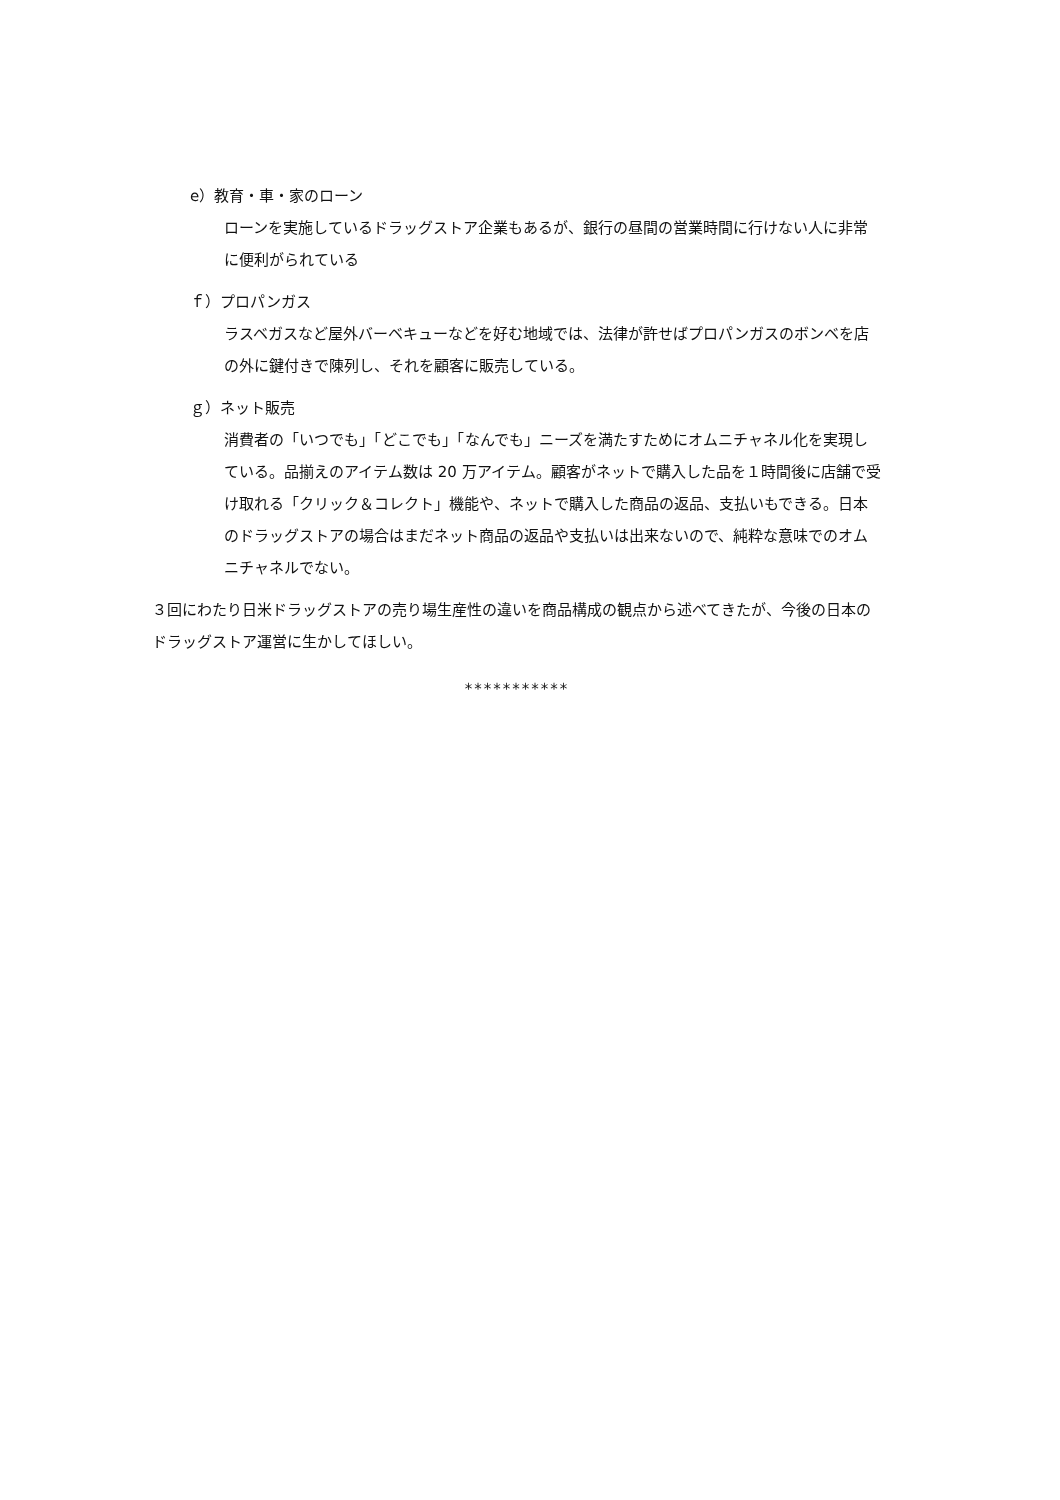e）教育・車・家のローン
ローンを実施しているドラッグストア企業もあるが、銀行の昼間の営業時間に行けない人に非常に便利がられている
ｆ）プロパンガス
ラスベガスなど屋外バーベキューなどを好む地域では、法律が許せばプロパンガスのボンベを店の外に鍵付きで陳列し、それを顧客に販売している。
ｇ）ネット販売
消費者の「いつでも」「どこでも」「なんでも」ニーズを満たすためにオムニチャネル化を実現している。品揃えのアイテム数は 20 万アイテム。顧客がネットで購入した品を１時間後に店舗で受け取れる「クリック＆コレクト」機能や、ネットで購入した商品の返品、支払いもできる。日本のドラッグストアの場合はまだネット商品の返品や支払いは出来ないので、純粋な意味でのオムニチャネルでない。
３回にわたり日米ドラッグストアの売り場生産性の違いを商品構成の観点から述べてきたが、今後の日本のドラッグストア運営に生かしてほしい。
***********